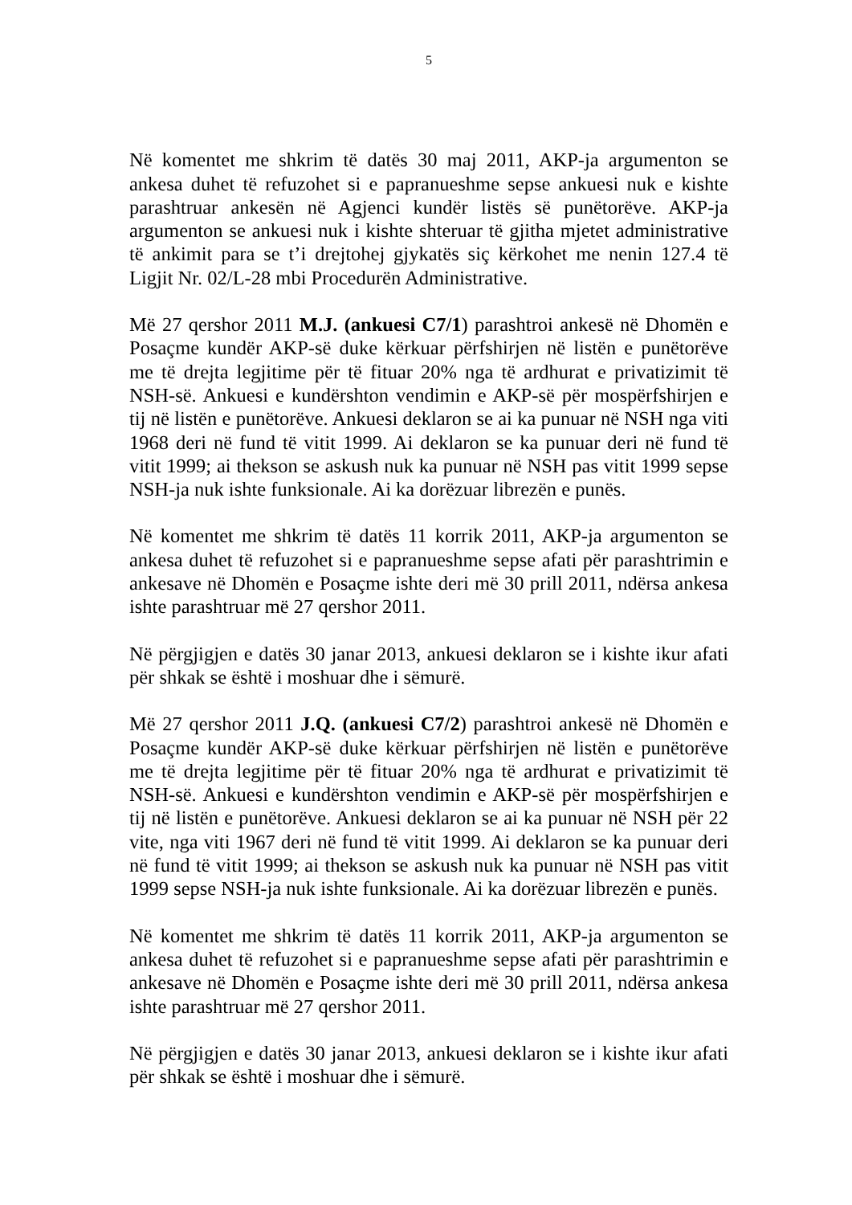5
Në komentet me shkrim të datës 30 maj 2011, AKP-ja argumenton se ankesa duhet të refuzohet si e papranueshme sepse ankuesi nuk e kishte parashtruar ankesën në Agjenci kundër listës së punëtorëve. AKP-ja argumenton se ankuesi nuk i kishte shteruar të gjitha mjetet administrative të ankimit para se t’i drejtohej gjykatës siç kërkohet me nenin 127.4 të Ligjit Nr. 02/L-28 mbi Procedurën Administrative.
Më 27 qershor 2011 M.J. (ankuesi C7/1) parashtroi ankesë në Dhomën e Posaçme kundër AKP-së duke kërkuar përfshirjen në listën e punëtorëve me të drejta legjitime për të fituar 20% nga të ardhurat e privatizimit të NSH-së. Ankuesi e kundërshton vendimin e AKP-së për mospërfshirjen e tij në listën e punëtorëve. Ankuesi deklaron se ai ka punuar në NSH nga viti 1968 deri në fund të vitit 1999. Ai deklaron se ka punuar deri në fund të vitit 1999; ai thekson se askush nuk ka punuar në NSH pas vitit 1999 sepse NSH-ja nuk ishte funksionale. Ai ka dorëzuar librezën e punës.
Në komentet me shkrim të datës 11 korrik 2011, AKP-ja argumenton se ankesa duhet të refuzohet si e papranueshme sepse afati për parashtrimin e ankesave në Dhomën e Posaçme ishte deri më 30 prill 2011, ndërsa ankesa ishte parashtruar më 27 qershor 2011.
Në përgjigjen e datës 30 janar 2013, ankuesi deklaron se i kishte ikur afati për shkak se është i moshuar dhe i sëmurë.
Më 27 qershor 2011 J.Q. (ankuesi C7/2) parashtroi ankesë në Dhomën e Posaçme kundër AKP-së duke kërkuar përfshirjen në listën e punëtorëve me të drejta legjitime për të fituar 20% nga të ardhurat e privatizimit të NSH-së. Ankuesi e kundërshton vendimin e AKP-së për mospërfshirjen e tij në listën e punëtorëve. Ankuesi deklaron se ai ka punuar në NSH për 22 vite, nga viti 1967 deri në fund të vitit 1999. Ai deklaron se ka punuar deri në fund të vitit 1999; ai thekson se askush nuk ka punuar në NSH pas vitit 1999 sepse NSH-ja nuk ishte funksionale. Ai ka dorëzuar librezën e punës.
Në komentet me shkrim të datës 11 korrik 2011, AKP-ja argumenton se ankesa duhet të refuzohet si e papranueshme sepse afati për parashtrimin e ankesave në Dhomën e Posaçme ishte deri më 30 prill 2011, ndërsa ankesa ishte parashtruar më 27 qershor 2011.
Në përgjigjen e datës 30 janar 2013, ankuesi deklaron se i kishte ikur afati për shkak se është i moshuar dhe i sëmurë.